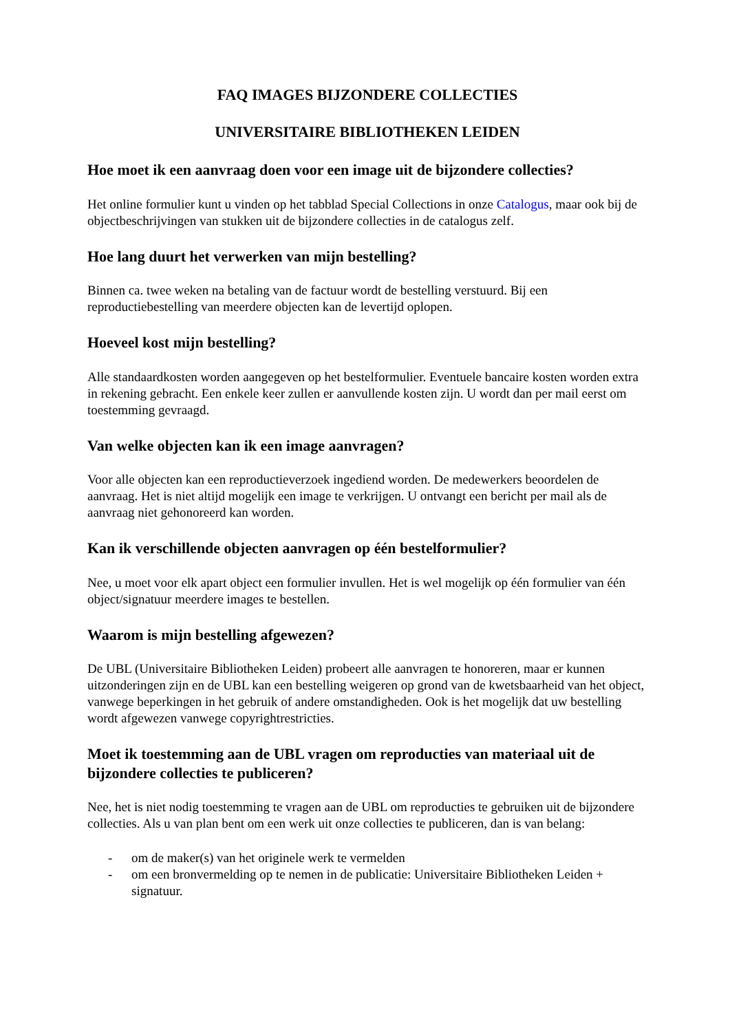FAQ IMAGES BIJZONDERE COLLECTIES
UNIVERSITAIRE BIBLIOTHEKEN LEIDEN
Hoe moet ik een aanvraag doen voor een image uit de bijzondere collecties?
Het online formulier kunt u vinden op het tabblad Special Collections in onze Catalogus, maar ook bij de objectbeschrijvingen van stukken uit de bijzondere collecties in de catalogus zelf.
Hoe lang duurt het verwerken van mijn bestelling?
Binnen ca. twee weken na betaling van de factuur wordt de bestelling verstuurd. Bij een reproductiebestelling van meerdere objecten kan de levertijd oplopen.
Hoeveel kost mijn bestelling?
Alle standaardkosten worden aangegeven op het bestelformulier. Eventuele bancaire kosten worden extra in rekening gebracht. Een enkele keer zullen er aanvullende kosten zijn. U wordt dan per mail eerst om toestemming gevraagd.
Van welke objecten kan ik een image aanvragen?
Voor alle objecten kan een reproductieverzoek ingediend worden. De medewerkers beoordelen de aanvraag. Het is niet altijd mogelijk een image te verkrijgen. U ontvangt een bericht per mail als de aanvraag niet gehonoreerd kan worden.
Kan ik verschillende objecten aanvragen op één bestelformulier?
Nee, u moet voor elk apart object een formulier invullen. Het is wel mogelijk op één formulier van één object/signatuur meerdere images te bestellen.
Waarom is mijn bestelling afgewezen?
De UBL (Universitaire Bibliotheken Leiden) probeert alle aanvragen te honoreren, maar er kunnen uitzonderingen zijn en de UBL kan een bestelling weigeren op grond van de kwetsbaarheid van het object, vanwege beperkingen in het gebruik of andere omstandigheden. Ook is het mogelijk dat uw bestelling wordt afgewezen vanwege copyrightrestricties.
Moet ik toestemming aan de UBL vragen om reproducties van materiaal uit de bijzondere collecties te publiceren?
Nee, het is niet nodig toestemming te vragen aan de UBL om reproducties te gebruiken uit de bijzondere collecties. Als u van plan bent om een werk uit onze collecties te publiceren, dan is van belang:
- om de maker(s) van het originele werk te vermelden
- om een bronvermelding op te nemen in de publicatie: Universitaire Bibliotheken Leiden + signatuur.